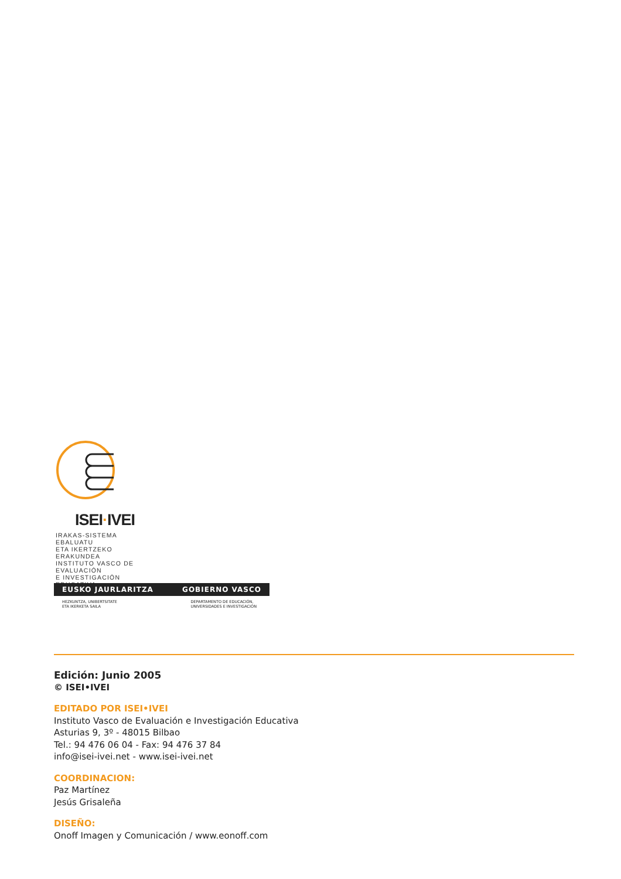ISEI·IVEI
IRAKAS-SISTEMA EBALUATU
ETA IKERTZEKO ERAKUNDEA
INSTITUTO VASCO DE EVALUACIÓN
E INVESTIGACIÓN EDUCATIVA
EUSKO JAURLARITZA GOBIERNO VASCO
HEZKUNTZA, UNIBERTSITATE
ETA IKERKETA SAILA DEPARTAMENTO DE EDUCACIÓN,
UNIVERSIDADES E INVESTIGACIÓN
Edición: Junio 2005
© ISEI•IVEI
EDITADO POR ISEI•IVEI
Instituto Vasco de Evaluación e Investigación Educativa
Asturias 9, 3º - 48015 Bilbao
Tel.: 94 476 06 04 - Fax: 94 476 37 84
info@isei-ivei.net - www.isei-ivei.net
COORDINACION:
Paz Martínez
Jesús Grisaleña
DISEÑO:
Onoff Imagen y Comunicación / www.eonoff.com